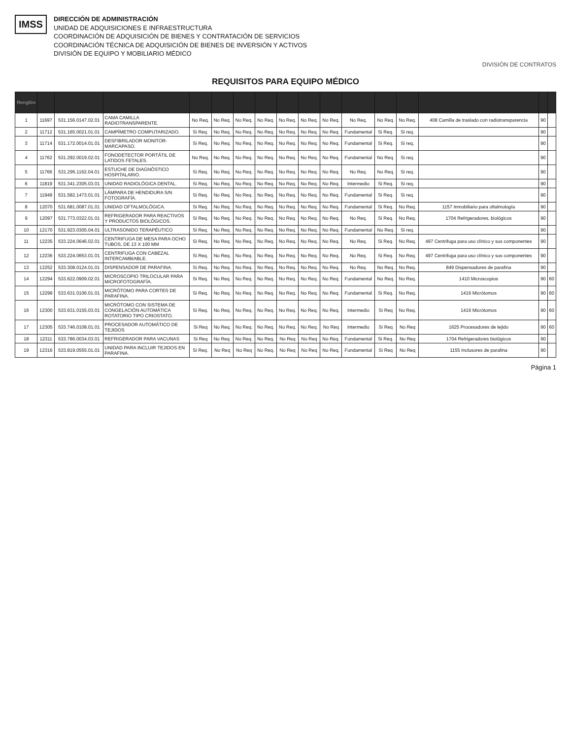IMSS
DIRECCIÓN DE ADMINISTRACIÓN
UNIDAD DE ADQUISICIONES E INFRAESTRUCTURA
COORDINACIÓN DE ADQUISICIÓN DE BIENES Y CONTRATACIÓN DE SERVICIOS
COORDINACIÓN TÉCNICA DE ADQUISICIÓN DE BIENES DE INVERSIÓN Y ACTIVOS
DIVISIÓN DE EQUIPO Y MOBILIARIO MÉDICO
DIVISIÓN DE CONTRATOS
REQUISITOS PARA EQUIPO MÉDICO
| Renglón | | | | | | | | | | | | | | | | |
| --- | --- | --- | --- | --- | --- | --- | --- | --- | --- | --- | --- | --- | --- | --- | --- | --- |
| 1 | 11697 | 531.156.0147.02.01 | CAMA CAMILLA RADIOTRANSPARENTE. | No Req. | No Req. | No Req. | No Req. | No Req. | No Req. | No Req. | No Req. | No Req. | No Req. | 408 Camilla de traslado con radiotransparencia | 90 | |
| 2 | 11712 | 531.165.0021.01.01 | CAMPÍMETRO COMPUTARIZADO. | Si Req. | No Req. | No Req. | No Req. | No Req. | No Req. | No Req. | Fundamental | Si Req. | Si req. | | 90 | |
| 3 | 11714 | 531.172.0014.01.01 | DESFIBRILADOR MONITOR-MARCAPASO. | Si Req. | No Req. | No Req. | No Req. | No Req. | No Req. | No Req. | Fundamental | Si Req. | Si req. | | 90 | |
| 4 | 11762 | 531.292.0019.02.01 | FONODETECTOR PORTÁTIL DE LATIDOS FETALES. | No Req. | No Req. | No Req. | No Req. | No Req. | No Req. | No Req. | Fundamental | No Req. | Si req. | | 90 | |
| 5 | 11766 | 531.295.1162.04.01 | ESTUCHE DE DIAGNÓSTICO HOSPITALARIO. | Si Req. | No Req. | No Req. | No Req. | No Req. | No Req. | No Req. | No Req. | No Req. | Si req. | | 90 | |
| 6 | 11819 | 531.341.2305.03.01 | UNIDAD RADIOLÓGICA DENTAL. | Si Req. | No Req. | No Req. | No Req. | No Req. | No Req. | No Req. | Intermedio | Si Req. | Si req. | | 90 | |
| 7 | 11949 | 531.582.1473.01.01 | LÁMPARA DE HENDIDURA S/N FOTOGRAFÍA. | Si Req. | No Req. | No Req. | No Req. | No Req. | No Req. | No Req. | Fundamental | Si Req. | Si req. | | 90 | |
| 8 | 12070 | 531.681.0087.01.01 | UNIDAD OFTALMOLÓGICA. | Si Req. | No Req. | No Req. | No Req. | No Req. | No Req. | No Req. | Fundamental | Si Req. | No Req. | 1157 Inmobiliario para oftalmología | 90 | |
| 9 | 12097 | 531.773.0322.01.01 | REFRIGERADOR PARA REACTIVOS Y PRODUCTOS BIOLÓGICOS. | Si Req. | No Req. | No Req. | No Req. | No Req. | No Req. | No Req. | No Req. | Si Req. | No Req. | 1704 Refrigeradores, biológicos | 90 | |
| 10 | 12170 | 531.923.0305.04.01 | ULTRASONIDO TERAPÉUTICO | Si Req. | No Req. | No Req. | No Req. | No Req. | No Req. | No Req. | Fundamental | No Req. | Si req. | | 90 | |
| 11 | 12235 | 533.224.0646.02.01 | CENTRIFUGA DE MESA PARA OCHO TUBOS, DE 13 X 100 MM | Si Req. | No Req. | No Req. | No Req. | No Req. | No Req. | No Req. | No Req. | Si Req. | No Req. | 497 Centrifuga para uso clínico y sus componentes | 90 | |
| 12 | 12236 | 533.224.0653.01.01 | CENTRIFUGA CON CABEZAL INTERCAMBIABLE. | Si Req. | No Req. | No Req. | No Req. | No Req. | No Req. | No Req. | No Req. | Si Req. | No Req. | 497 Centrifuga para uso clínico y sus componentes | 90 | |
| 13 | 12252 | 533.308.0124.01.01 | DISPENSADOR DE PARAFINA. | Si Req. | No Req. | No Req. | No Req. | No Req. | No Req. | No Req. | No Req. | No Req. | No Req. | 849 Dispensadores de parafina | 90 | |
| 14 | 12294 | 533.622.0909.02.01 | MICROSCOPIO TRILOCULAR PARA MICROFOTOGRAFÍA. | Si Req. | No Req. | No Req. | No Req. | No Req. | No Req. | No Req. | Fundamental | No Req. | No Req. | 1410 Microscopios | 90 | 60 |
| 15 | 12299 | 533.631.0106.01.01 | MICRÓTOMO PARA CORTES DE PARAFINA. | Si Req. | No Req. | No Req. | No Req. | No Req. | No Req. | No Req. | Fundamental | Si Req. | No Req. | 1416 Micrótomos | 90 | 60 |
| 16 | 12300 | 533.631.0155.03.01 | MICRÓTOMO CON SISTEMA DE CONGELACIÓN AUTOMÁTICA ROTATORIO TIPO CRIOSTATO. | Si Req. | No Req. | No Req. | No Req. | No Req. | No Req. | No Req. | Intermedio | Si Req | No Req. | 1416 Micrótomos | 90 | 60 |
| 17 | 12305 | 533.746.0108.01.01 | PROCESADOR AUTOMÁTICO DE TEJIDOS | Si Req | No Req. | No Req. | No Req. | No Req. | No Req. | No Req | Intermedio | Si Req | No Req | 1625 Procesadores de tejido | 90 | 60 |
| 18 | 12311 | 533.786.0034.03.01 | REFRIGERADOR PARA VACUNAS | Si Req | No Req. | No Req. | No Req. | No Req | No Req | No Req. | Fundamental | Si Req. | No Req | 1704 Refrigeradores biológicos | 90 | |
| 19 | 12316 | 533.819.0555.01.01 | UNIDAD PARA INCLUIR TEJIDOS EN PARAFINA. | Si Req. | No Req | No Req | No Req. | No Req | No Req | No Req. | Fundamental | Si Req | No Req | 1155 Inclusores de parafina | 90 | |
Página 1